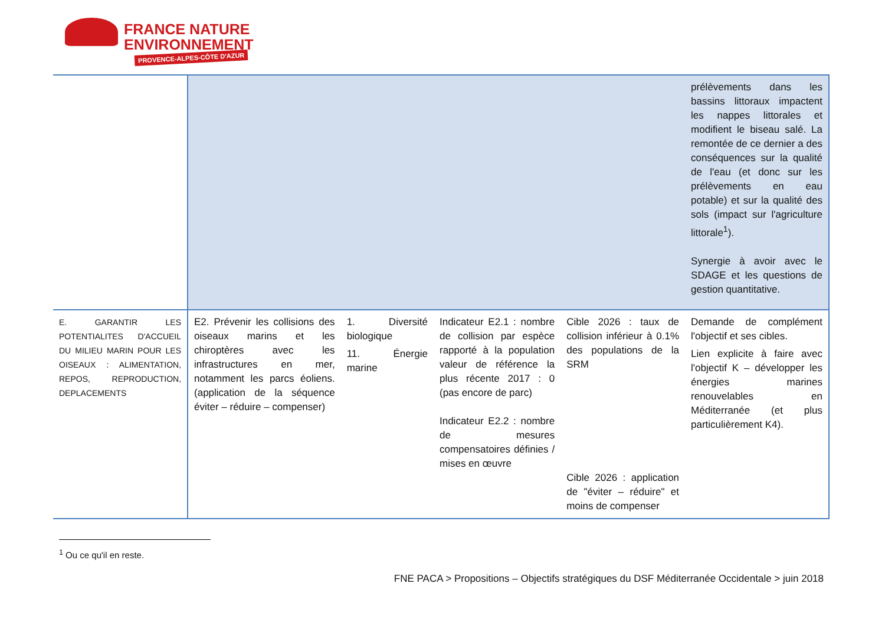FRANCE NATURE
ENVIRONNEMENT
PROVENCE-ALPES-CÔTE D'AZUR
| | | | | | prélèvements dans les bassins littoraux impactent les nappes littorales et modifient le biseau salé. La remontée de ce dernier a des conséquences sur la qualité de l'eau (et donc sur les prélèvements en eau potable) et sur la qualité des sols (impact sur l'agriculture littorale<sup>1</sup>). Synergie à avoir avec le SDAGE et les questions de gestion quantitative. |
| E. GARANTIR LES POTENTIALITES D'ACCUEIL DU MILIEU MARIN POUR LES OISEAUX : ALIMENTATION, REPOS, REPRODUCTION, DEPLACEMENTS | E2. Prévenir les collisions des oiseaux marins et les chiroptères avec les infrastructures en mer, notamment les parcs éoliens. (application de la séquence éviter – réduire – compenser) | 1. Diversité biologique 11. Énergie marine | Indicateur E2.1 : nombre de collision par espèce rapporté à la population valeur de référence la plus récente 2017 : 0 (pas encore de parc) Indicateur E2.2 : nombre de mesures compensatoires définies / mises en œuvre | Cible 2026 : taux de collision inférieur à 0.1% des populations de la SRM Cible 2026 : application de "éviter – réduire" et moins de compenser | Demande de complément l'objectif et ses cibles. Lien explicite à faire avec l'objectif K – développer les énergies marines renouvelables en Méditerranée (et plus particulièrement K4). |
<sup>1</sup> Ou ce qu'il en reste.
FNE PACA > Propositions – Objectifs stratégiques du DSF Méditerranée Occidentale > juin 2018